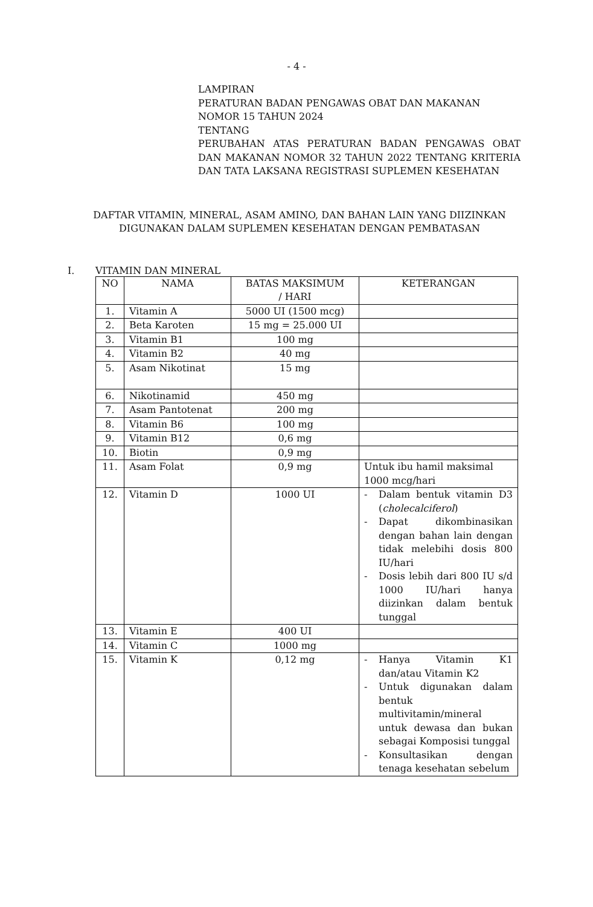- 4 -
LAMPIRAN
PERATURAN BADAN PENGAWAS OBAT DAN MAKANAN
NOMOR 15 TAHUN 2024
TENTANG
PERUBAHAN ATAS PERATURAN BADAN PENGAWAS OBAT DAN MAKANAN NOMOR 32 TAHUN 2022 TENTANG KRITERIA DAN TATA LAKSANA REGISTRASI SUPLEMEN KESEHATAN
DAFTAR VITAMIN, MINERAL, ASAM AMINO, DAN BAHAN LAIN YANG DIIZINKAN DIGUNAKAN DALAM SUPLEMEN KESEHATAN DENGAN PEMBATASAN
I. VITAMIN DAN MINERAL
| NO | NAMA | BATAS MAKSIMUM / HARI | KETERANGAN |
| --- | --- | --- | --- |
| 1. | Vitamin A | 5000 UI (1500 mcg) | |
| 2. | Beta Karoten | 15 mg = 25.000 UI | |
| 3. | Vitamin B1 | 100 mg | |
| 4. | Vitamin B2 | 40 mg | |
| 5. | Asam Nikotinat | 15 mg | |
| 6. | Nikotinamid | 450 mg | |
| 7. | Asam Pantotenat | 200 mg | |
| 8. | Vitamin B6 | 100 mg | |
| 9. | Vitamin B12 | 0,6 mg | |
| 10. | Biotin | 0,9 mg | |
| 11. | Asam Folat | 0,9 mg | Untuk ibu hamil maksimal 1000 mcg/hari |
| 12. | Vitamin D | 1000 UI | - Dalam bentuk vitamin D3 ( cholecalciferol ) - Dapat dikombinasikan dengan bahan lain dengan tidak melebihi dosis 800 IU/hari - Dosis lebih dari 800 IU s/d 1000 IU/hari hanya diizinkan dalam bentuk tunggal |
| 13. | Vitamin E | 400 UI | |
| 14. | Vitamin C | 1000 mg | |
| 15. | Vitamin K | 0,12 mg | - Hanya Vitamin K1 dan/atau Vitamin K2 - Untuk digunakan dalam bentuk multivitamin/mineral untuk dewasa dan bukan sebagai Komposisi tunggal - Konsultasikan dengan tenaga kesehatan sebelum |